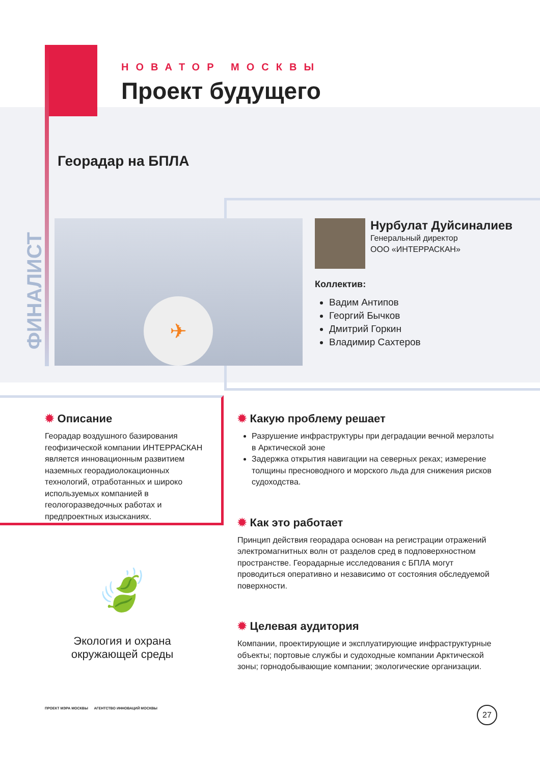НОВАТОР МОСКВЫ
Проект будущего
Георадар на БПЛА
ФИНАЛИСТ
✈
Нурбулат Дуйсиналиев
Генеральный директор
ООО «ИНТЕРРАСКАН»
Коллектив:
Вадим Антипов
Георгий Бычков
Дмитрий Горкин
Владимир Сахтеров
✹ Описание
Георадар воздушного базирования геофизической компании ИНТЕРРАСКАН является инновационным развитием наземных георадиолокационных технологий, отработанных и широко используемых компанией в геологоразведочных работах и предпроектных изысканиях.
✹ Какую проблему решает
Разрушение инфраструктуры при деградации вечной мерзлоты в Арктической зоне
Задержка открытия навигации на северных реках; измерение толщины пресноводного и морского льда для снижения рисков судоходства.
✹ Как это работает
Принцип действия георадара основан на регистрации отражений электромагнитных волн от разделов сред в подповерхностном пространстве. Георадарные исследования с БПЛА могут проводиться оперативно и независимо от состояния обследуемой поверхности.
✹ Целевая аудитория
Компании, проектирующие и эксплуатирующие инфраструктурные объекты; портовые службы и судоходные компании Арктической зоны; горнодобывающие компании; экологические организации.
🍃
Экология и охрана окружающей среды
ПРОЕКТ МЭРА МОСКВЫ АГЕНТСТВО ИННОВАЦИЙ МОСКВЫ
27